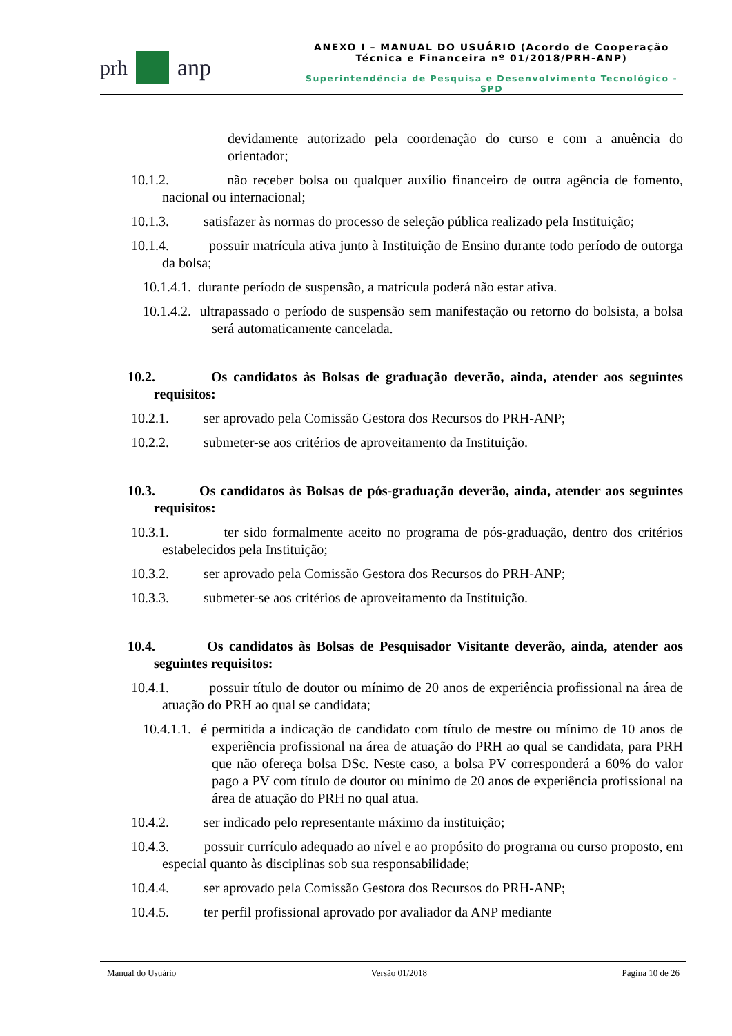prh anp
ANEXO I – MANUAL DO USUÁRIO (Acordo de Cooperação Técnica e Financeira nº 01/2018/PRH-ANP)
Superintendência de Pesquisa e Desenvolvimento Tecnológico - SPD
devidamente autorizado pela coordenação do curso e com a anuência do orientador;
10.1.2. não receber bolsa ou qualquer auxílio financeiro de outra agência de fomento, nacional ou internacional;
10.1.3. satisfazer às normas do processo de seleção pública realizado pela Instituição;
10.1.4. possuir matrícula ativa junto à Instituição de Ensino durante todo período de outorga da bolsa;
10.1.4.1. durante período de suspensão, a matrícula poderá não estar ativa.
10.1.4.2. ultrapassado o período de suspensão sem manifestação ou retorno do bolsista, a bolsa será automaticamente cancelada.
10.2. Os candidatos às Bolsas de graduação deverão, ainda, atender aos seguintes requisitos:
10.2.1. ser aprovado pela Comissão Gestora dos Recursos do PRH-ANP;
10.2.2. submeter-se aos critérios de aproveitamento da Instituição.
10.3. Os candidatos às Bolsas de pós-graduação deverão, ainda, atender aos seguintes requisitos:
10.3.1. ter sido formalmente aceito no programa de pós-graduação, dentro dos critérios estabelecidos pela Instituição;
10.3.2. ser aprovado pela Comissão Gestora dos Recursos do PRH-ANP;
10.3.3. submeter-se aos critérios de aproveitamento da Instituição.
10.4. Os candidatos às Bolsas de Pesquisador Visitante deverão, ainda, atender aos seguintes requisitos:
10.4.1. possuir título de doutor ou mínimo de 20 anos de experiência profissional na área de atuação do PRH ao qual se candidata;
10.4.1.1. é permitida a indicação de candidato com título de mestre ou mínimo de 10 anos de experiência profissional na área de atuação do PRH ao qual se candidata, para PRH que não ofereça bolsa DSc. Neste caso, a bolsa PV corresponderá a 60% do valor pago a PV com título de doutor ou mínimo de 20 anos de experiência profissional na área de atuação do PRH no qual atua.
10.4.2. ser indicado pelo representante máximo da instituição;
10.4.3. possuir currículo adequado ao nível e ao propósito do programa ou curso proposto, em especial quanto às disciplinas sob sua responsabilidade;
10.4.4. ser aprovado pela Comissão Gestora dos Recursos do PRH-ANP;
10.4.5. ter perfil profissional aprovado por avaliador da ANP mediante
Manual do Usuário Versão 01/2018 Página 10 de 26